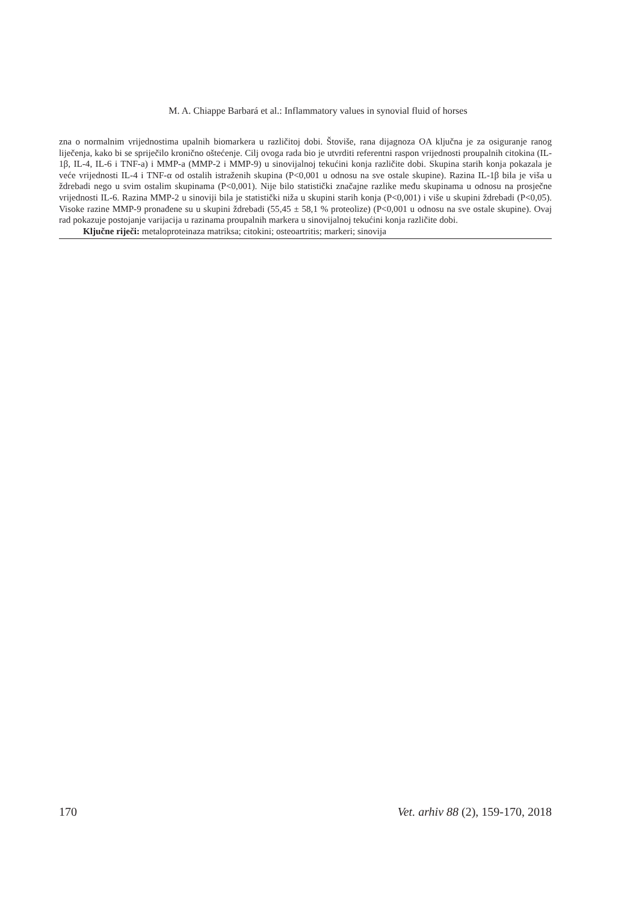M. A. Chiappe Barbará et al.: Inflammatory values in synovial fluid of horses
zna o normalnim vrijednostima upalnih biomarkera u različitoj dobi. Štoviše, rana dijagnoza OA ključna je za osiguranje ranog liječenja, kako bi se spriječilo kronično oštećenje. Cilj ovoga rada bio je utvrditi referentni raspon vrijednosti proupalnih citokina (IL-1β, IL-4, IL-6 i TNF-a) i MMP-a (MMP-2 i MMP-9) u sinovijalnoj tekućini konja različite dobi. Skupina starih konja pokazala je veće vrijednosti IL-4 i TNF-α od ostalih istraženih skupina (P<0,001 u odnosu na sve ostale skupine). Razina IL-1β bila je viša u ždrebadi nego u svim ostalim skupinama (P<0,001). Nije bilo statistički značajne razlike među skupinama u odnosu na prosječne vrijednosti IL-6. Razina MMP-2 u sinoviji bila je statistički niža u skupini starih konja (P<0,001) i više u skupini ždrebadi (P<0,05). Visoke razine MMP-9 pronađene su u skupini ždrebadi (55,45 ± 58,1 % proteolize) (P<0,001 u odnosu na sve ostale skupine). Ovaj rad pokazuje postojanje varijacija u razinama proupalnih markera u sinovijalnoj tekućini konja različite dobi.
Ključne riječi: metaloproteinaza matriksa; citokini; osteoartritis; markeri; sinovija
170 Vet. arhiv 88 (2), 159-170, 2018